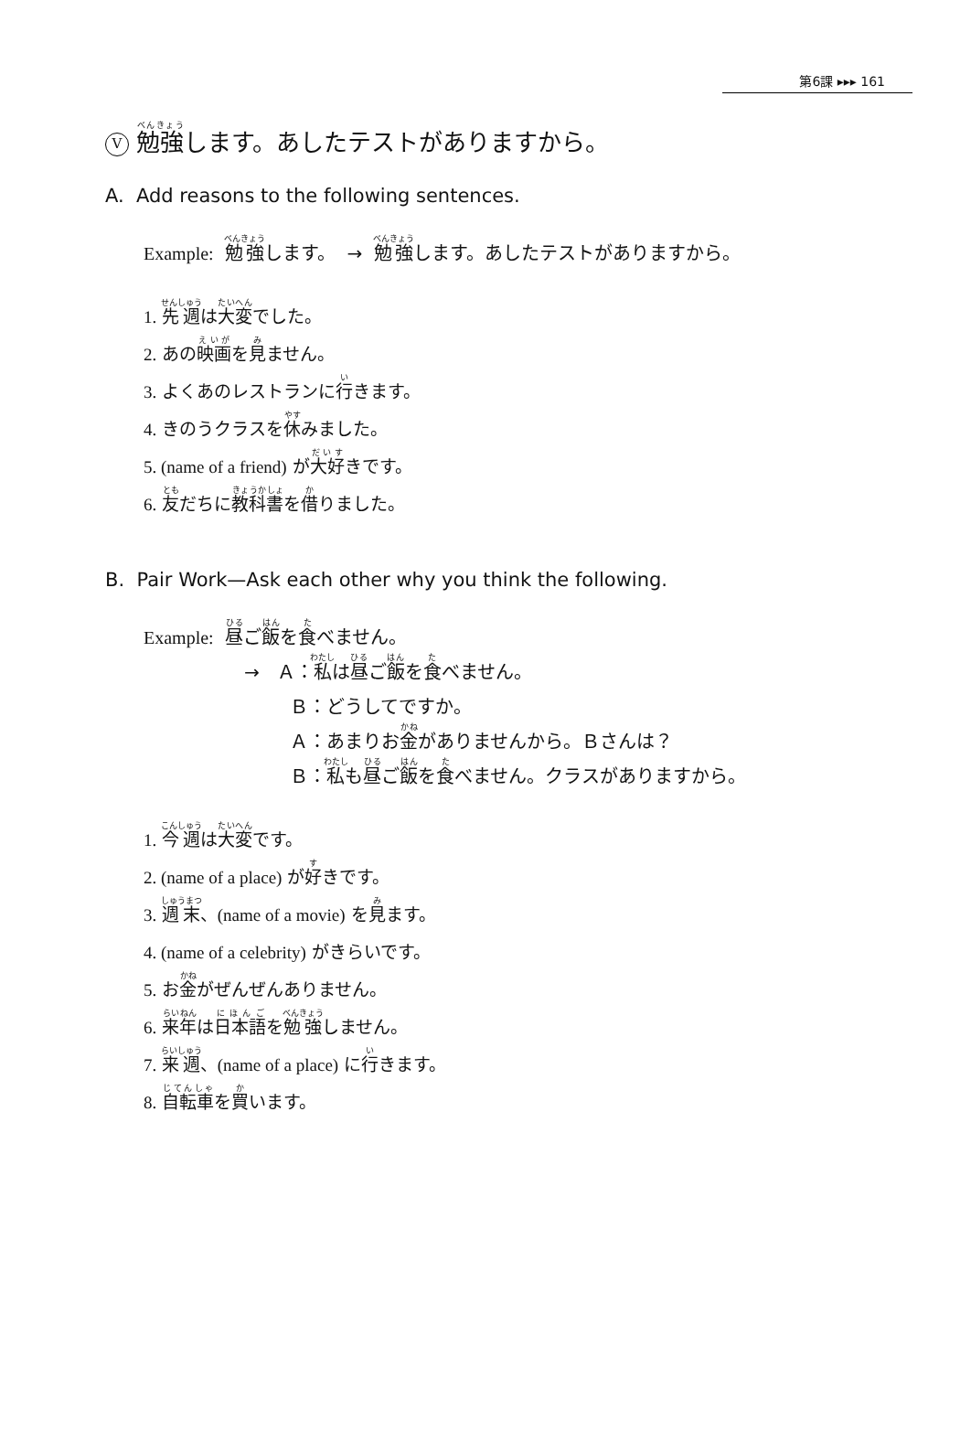第6課 ▸▸▸ 161
V 勉強します。あしたテストがありますから。
A. Add reasons to the following sentences.
Example: 勉強します。 → 勉強します。あしたテストがありますから。
1. 先週は大変でした。
2. あの映画を見ません。
3. よくあのレストランに行きます。
4. きのうクラスを休みました。
5. (name of a friend) が大好きです。
6. 友だちに教科書を借りました。
B. Pair Work—Ask each other why you think the following.
Example: 昼ご飯を食べません。
→ Ａ：私は昼ご飯を食べません。
Ｂ：どうしてですか。
Ａ：あまりお金がありませんから。Ｂさんは？
Ｂ：私も昼ご飯を食べません。クラスがありますから。
1. 今週は大変です。
2. (name of a place) が好きです。
3. 週末、(name of a movie) を見ます。
4. (name of a celebrity) がきらいです。
5. お金がぜんぜんありません。
6. 来年は日本語を勉強しません。
7. 来週、(name of a place) に行きます。
8. 自転車を買います。